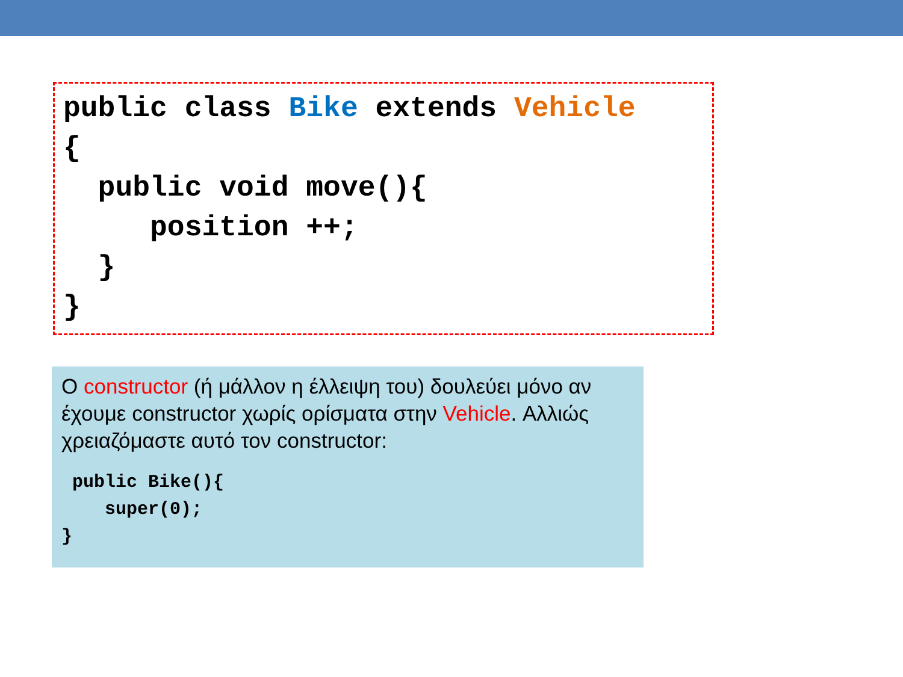public class Bike extends Vehicle
{
  public void move(){
     position ++;
  }
}
Ο constructor (ή μάλλον η έλλειψη του) δουλεύει μόνο αν έχουμε constructor χωρίς ορίσματα στην Vehicle. Αλλιώς χρειαζόμαστε αυτό τον constructor:
 public Bike(){
    super(0);
}